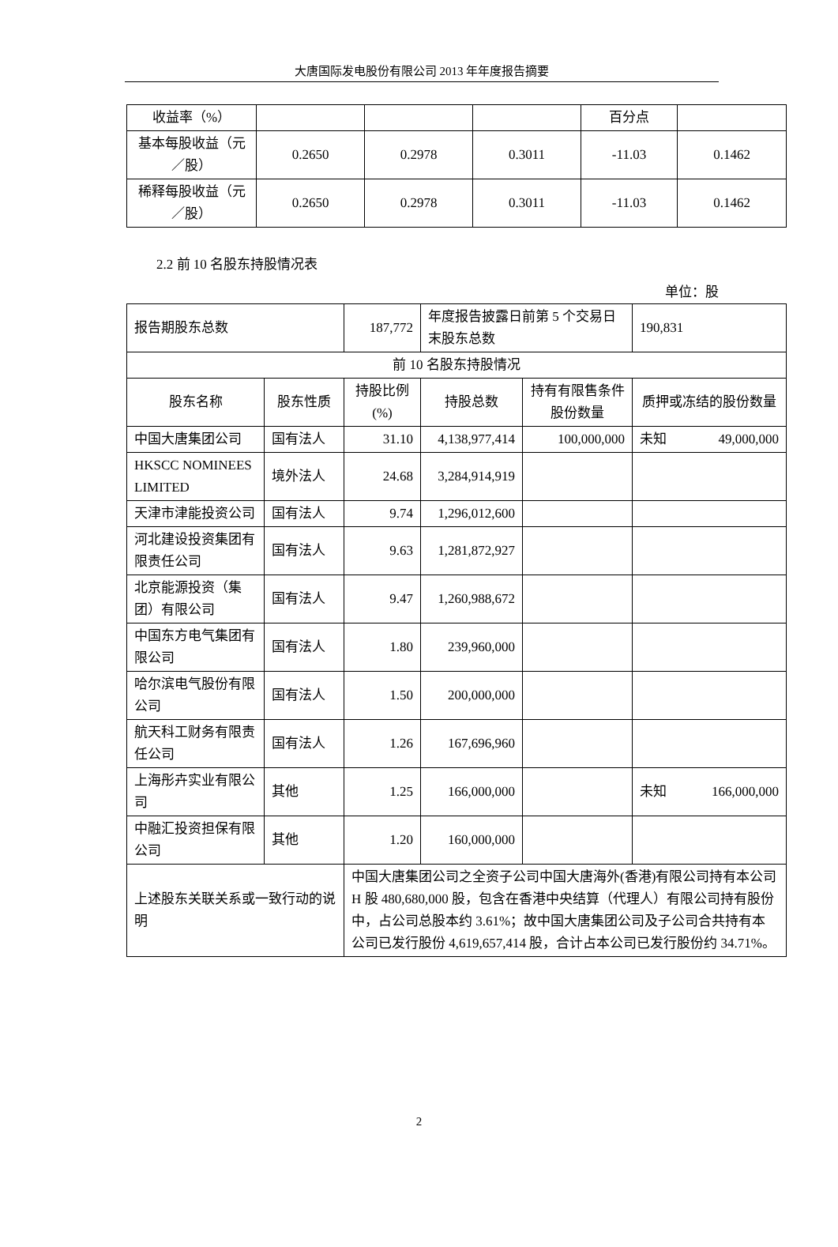大唐国际发电股份有限公司 2013 年年度报告摘要
| 收益率（%） | | | | 百分点 | |
| 基本每股收益（元／股） | 0.2650 | 0.2978 | 0.3011 | -11.03 | 0.1462 |
| 稀释每股收益（元／股） | 0.2650 | 0.2978 | 0.3011 | -11.03 | 0.1462 |
2.2 前 10 名股东持股情况表
单位：股
| 报告期股东总数 | | 187,772 | 年度报告披露日前第 5 个交易日末股东总数 | | 190,831 | |
| 前 10 名股东持股情况 | | | | | | |
| 股东名称 | 股东性质 | 持股比例(%) | 持股总数 | 持有有限售条件股份数量 | 质押或冻结的股份数量 | |
| 中国大唐集团公司 | 国有法人 | 31.10 | 4,138,977,414 | 100,000,000 | 未知 | 49,000,000 |
| HKSCC NOMINEES LIMITED | 境外法人 | 24.68 | 3,284,914,919 | | | |
| 天津市津能投资公司 | 国有法人 | 9.74 | 1,296,012,600 | | | |
| 河北建设投资集团有限责任公司 | 国有法人 | 9.63 | 1,281,872,927 | | | |
| 北京能源投资（集团）有限公司 | 国有法人 | 9.47 | 1,260,988,672 | | | |
| 中国东方电气集团有限公司 | 国有法人 | 1.80 | 239,960,000 | | | |
| 哈尔滨电气股份有限公司 | 国有法人 | 1.50 | 200,000,000 | | | |
| 航天科工财务有限责任公司 | 国有法人 | 1.26 | 167,696,960 | | | |
| 上海彤卉实业有限公司 | 其他 | 1.25 | 166,000,000 | | 未知 | 166,000,000 |
| 中融汇投资担保有限公司 | 其他 | 1.20 | 160,000,000 | | | |
| 上述股东关联关系或一致行动的说明 | | 中国大唐集团公司之全资子公司中国大唐海外(香港)有限公司持有本公司 H 股 480,680,000 股，包含在香港中央结算（代理人）有限公司持有股份中，占公司总股本约 3.61%；故中国大唐集团公司及子公司合共持有本公司已发行股份 4,619,657,414 股，合计占本公司已发行股份约 34.71%。 | | | | |
2